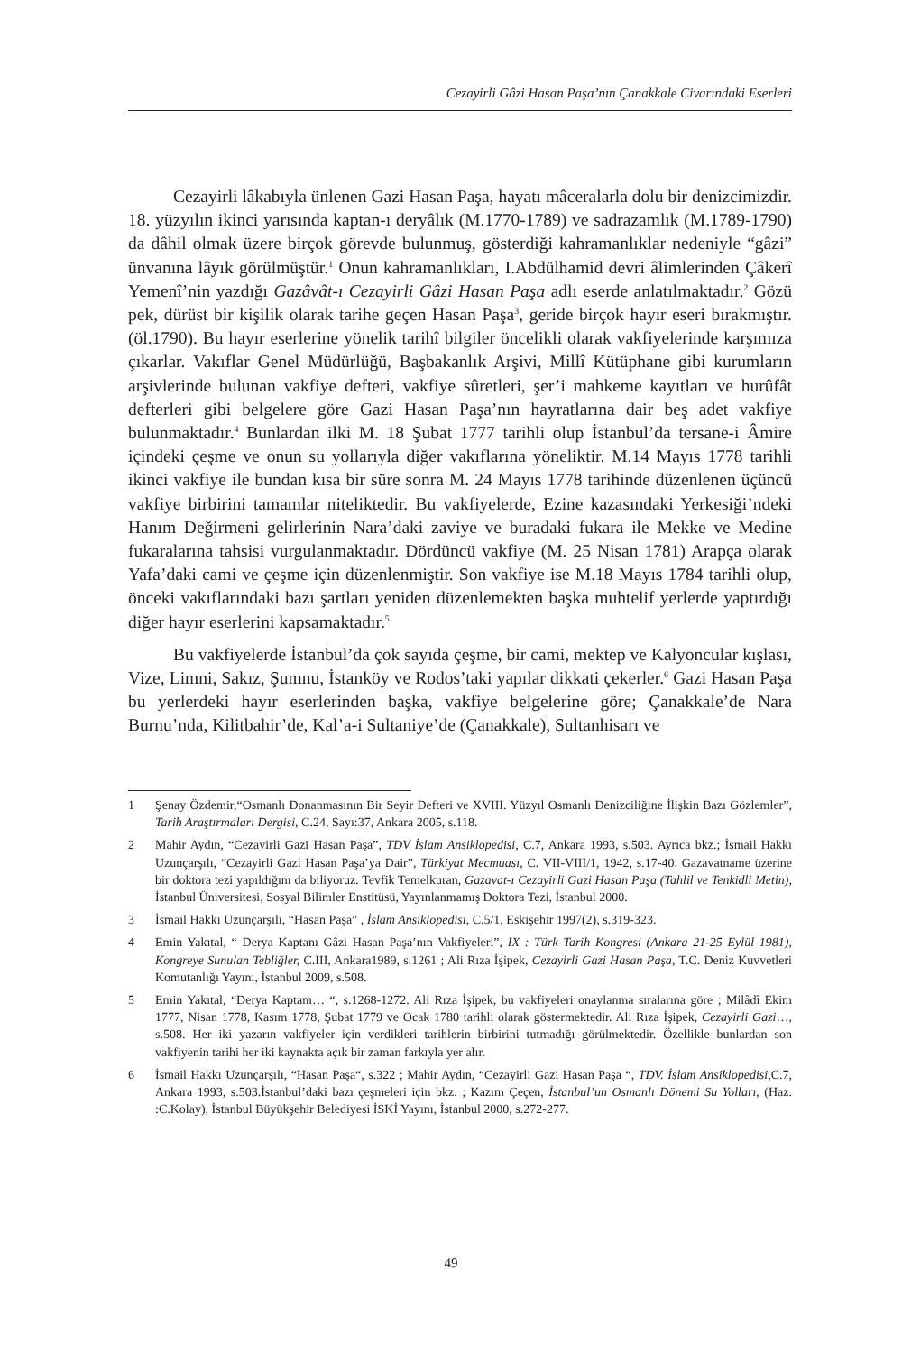Cezayirli Gâzi Hasan Paşa’nın Çanakkale Civarındaki Eserleri
Cezayirli lâkabıyla ünlenen Gazi Hasan Paşa, hayatı mâceralarla dolu bir denizcimizdir. 18. yüzyılın ikinci yarısında kaptan-ı deryâlık (M.1770-1789) ve sadrazamlık (M.1789-1790) da dâhil olmak üzere birçok görevde bulunmuş, gösterdiği kahramanlıklar nedeniyle “gâzi” ünvanına lâyık görülmüştür.<sup>1</sup> Onun kahramanlıkları, I.Abdülhamid devri âlimlerinden Çâkerî Yemenî’nin yazdığı Gazâvât-ı Cezayirli Gâzi Hasan Paşa adlı eserde anlatılmaktadır.<sup>2</sup> Gözü pek, dürüst bir kişilik olarak tarihe geçen Hasan Paşa<sup>3</sup>, geride birçok hayır eseri bırakmıştır. (öl.1790). Bu hayır eserlerine yönelik tarihî bilgiler öncelikli olarak vakfiyelerinde karşımıza çıkarlar. Vakıflar Genel Müdürlüğü, Başbakanlık Arşivi, Millî Kütüphane gibi kurumların arşivlerinde bulunan vakfiye defteri, vakfiye sûretleri, şer’i mahkeme kayıtları ve hurûfât defterleri gibi belgelere göre Gazi Hasan Paşa’nın hayratlarına dair beş adet vakfiye bulunmaktadır.<sup>4</sup> Bunlardan ilki M. 18 Şubat 1777 tarihli olup İstanbul’da tersane-i Âmire içindeki çeşme ve onun su yollarıyla diğer vakıflarına yöneliktir. M.14 Mayıs 1778 tarihli ikinci vakfiye ile bundan kısa bir süre sonra M. 24 Mayıs 1778 tarihinde düzenlenen üçüncü vakfiye birbirini tamamlar niteliktedir. Bu vakfiyelerde, Ezine kazasındaki Yerkesiği’ndeki Hanım Değirmeni gelirlerinin Nara’daki zaviye ve buradaki fukara ile Mekke ve Medine fukaralarına tahsisi vurgulanmaktadır. Dördüncü vakfiye (M. 25 Nisan 1781) Arapça olarak Yafa’daki cami ve çeşme için düzenlenmiştir. Son vakfiye ise M.18 Mayıs 1784 tarihli olup, önceki vakıflarındaki bazı şartları yeniden düzenlemekten başka muhtelif yerlerde yaptırdığı diğer hayır eserlerini kapsamaktadır.<sup>5</sup>
Bu vakfiyelerde İstanbul’da çok sayıda çeşme, bir cami, mektep ve Kalyoncular kışlası, Vize, Limni, Sakız, Şumnu, İstanköy ve Rodos’taki yapılar dikkati çekerler.<sup>6</sup> Gazi Hasan Paşa bu yerlerdeki hayır eserlerinden başka, vakfiye belgelerine göre; Çanakkale’de Nara Burnu’nda, Kilitbahir’de, Kal’a-i Sultaniye’de (Çanakkale), Sultanhisarı ve
1 Şenay Özdemir,“Osmanlı Donanmasının Bir Seyir Defteri ve XVIII. Yüzyıl Osmanlı Denizciliğine İlişkin Bazı Gözlemler”, Tarih Araştırmaları Dergisi, C.24, Sayı:37, Ankara 2005, s.118.
2 Mahir Aydın, “Cezayirli Gazi Hasan Paşa”, TDV İslam Ansiklopedisi, C.7, Ankara 1993, s.503. Ayrıca bkz.; İsmail Hakkı Uzunçarşılı, “Cezayirli Gazi Hasan Paşa’ya Dair”, Türkiyat Mecmuası, C. VII-VIII/1, 1942, s.17-40. Gazavatname üzerine bir doktora tezi yapıldığını da biliyoruz. Tevfik Temelkuran, Gazavat-ı Cezayirli Gazi Hasan Paşa (Tahlil ve Tenkidli Metin), İstanbul Üniversitesi, Sosyal Bilimler Enstitüsü, Yayınlanmamış Doktora Tezi, İstanbul 2000.
3 İsmail Hakkı Uzunçarşılı, “Hasan Paşa” , İslam Ansiklopedisi, C.5/1, Eskişehir 1997(2), s.319-323.
4 Emin Yakıtal, “ Derya Kaptanı Gâzi Hasan Paşa’nın Vakfiyeleri”, IX : Türk Tarih Kongresi (Ankara 21-25 Eylül 1981), Kongreye Sunulan Tebliğler, C.III, Ankara1989, s.1261 ; Ali Rıza İşipek, Cezayirli Gazi Hasan Paşa, T.C. Deniz Kuvvetleri Komutanlığı Yayını, İstanbul 2009, s.508.
5 Emin Yakıtal, “Derya Kaptanı… “, s.1268-1272. Ali Rıza İşipek, bu vakfiyeleri onaylanma sıralarına göre ; Milâdî Ekim 1777, Nisan 1778, Kasım 1778, Şubat 1779 ve Ocak 1780 tarihli olarak göstermektedir. Ali Rıza İşipek, Cezayirli Gazi…, s.508. Her iki yazarın vakfiyeler için verdikleri tarihlerin birbirini tutmadığı görülmektedir. Özellikle bunlardan son vakfiyenin tarihi her iki kaynakta açık bir zaman farkıyla yer alır.
6 İsmail Hakkı Uzunçarşılı, “Hasan Paşa“, s.322 ; Mahir Aydın, “Cezayirli Gazi Hasan Paşa “, TDV. İslam Ansiklopedisi,C.7, Ankara 1993, s.503.İstanbul’daki bazı çeşmeleri için bkz. ; Kazım Çeçen, İstanbul’un Osmanlı Dönemi Su Yolları, (Haz. :C.Kolay), İstanbul Büyükşehir Belediyesi İSKİ Yayını, İstanbul 2000, s.272-277.
49